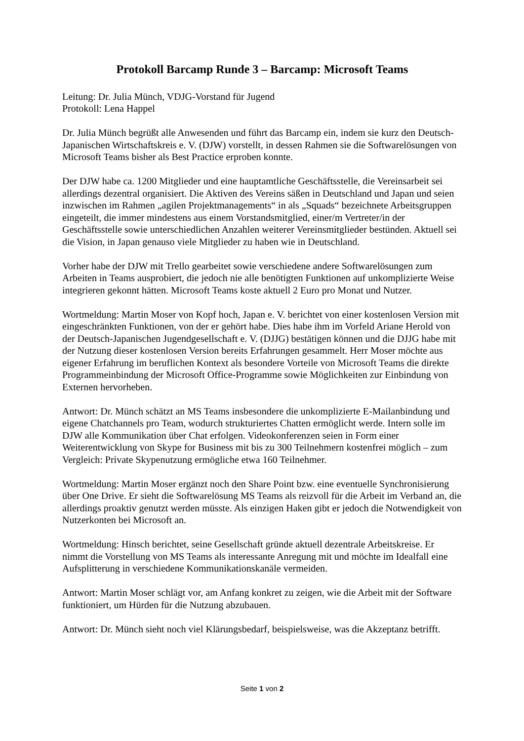Protokoll Barcamp Runde 3 – Barcamp: Microsoft Teams
Leitung: Dr. Julia Münch, VDJG-Vorstand für Jugend
Protokoll: Lena Happel
Dr. Julia Münch begrüßt alle Anwesenden und führt das Barcamp ein, indem sie kurz den Deutsch-Japanischen Wirtschaftskreis e. V. (DJW) vorstellt, in dessen Rahmen sie die Softwarelösungen von Microsoft Teams bisher als Best Practice erproben konnte.
Der DJW habe ca. 1200 Mitglieder und eine hauptamtliche Geschäftsstelle, die Vereinsarbeit sei allerdings dezentral organisiert. Die Aktiven des Vereins säßen in Deutschland und Japan und seien inzwischen im Rahmen „agilen Projektmanagements“ in als „Squads“ bezeichnete Arbeitsgruppen eingeteilt, die immer mindestens aus einem Vorstandsmitglied, einer/m Vertreter/in der Geschäftsstelle sowie unterschiedlichen Anzahlen weiterer Vereinsmitglieder bestünden. Aktuell sei die Vision, in Japan genauso viele Mitglieder zu haben wie in Deutschland.
Vorher habe der DJW mit Trello gearbeitet sowie verschiedene andere Softwarelösungen zum Arbeiten in Teams ausprobiert, die jedoch nie alle benötigten Funktionen auf unkomplizierte Weise integrieren gekonnt hätten. Microsoft Teams koste aktuell 2 Euro pro Monat und Nutzer.
Wortmeldung: Martin Moser von Kopf hoch, Japan e. V. berichtet von einer kostenlosen Version mit eingeschränkten Funktionen, von der er gehört habe. Dies habe ihm im Vorfeld Ariane Herold von der Deutsch-Japanischen Jugendgesellschaft e. V. (DJJG) bestätigen können und die DJJG habe mit der Nutzung dieser kostenlosen Version bereits Erfahrungen gesammelt. Herr Moser möchte aus eigener Erfahrung im beruflichen Kontext als besondere Vorteile von Microsoft Teams die direkte Programmeinbindung der Microsoft Office-Programme sowie Möglichkeiten zur Einbindung von Externen hervorheben.
Antwort: Dr. Münch schätzt an MS Teams insbesondere die unkomplizierte E-Mailanbindung und eigene Chatchannels pro Team, wodurch strukturiertes Chatten ermöglicht werde. Intern solle im DJW alle Kommunikation über Chat erfolgen. Videokonferenzen seien in Form einer Weiterentwicklung von Skype for Business mit bis zu 300 Teilnehmern kostenfrei möglich – zum Vergleich: Private Skypenutzung ermögliche etwa 160 Teilnehmer.
Wortmeldung: Martin Moser ergänzt noch den Share Point bzw. eine eventuelle Synchronisierung über One Drive. Er sieht die Softwarelösung MS Teams als reizvoll für die Arbeit im Verband an, die allerdings proaktiv genutzt werden müsste. Als einzigen Haken gibt er jedoch die Notwendigkeit von Nutzerkonten bei Microsoft an.
Wortmeldung: Hinsch berichtet, seine Gesellschaft gründe aktuell dezentrale Arbeitskreise. Er nimmt die Vorstellung von MS Teams als interessante Anregung mit und möchte im Idealfall eine Aufsplitterung in verschiedene Kommunikationskanäle vermeiden.
Antwort: Martin Moser schlägt vor, am Anfang konkret zu zeigen, wie die Arbeit mit der Software funktioniert, um Hürden für die Nutzung abzubauen.
Antwort: Dr. Münch sieht noch viel Klärungsbedarf, beispielsweise, was die Akzeptanz betrifft.
Seite 1 von 2